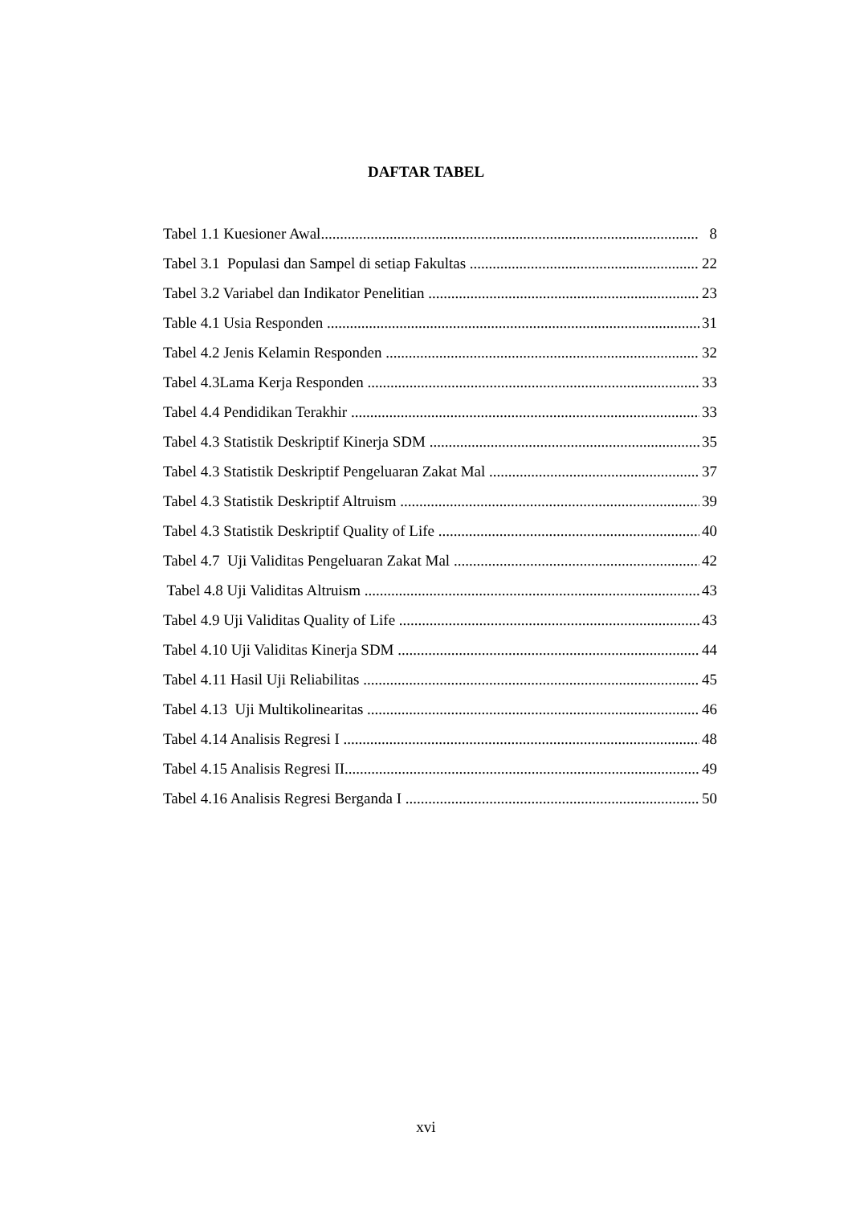DAFTAR TABEL
Tabel 1.1 Kuesioner Awal 8
Tabel 3.1 Populasi dan Sampel di setiap Fakultas 22
Tabel 3.2 Variabel dan Indikator Penelitian 23
Table 4.1 Usia Responden 31
Tabel 4.2 Jenis Kelamin Responden 32
Tabel 4.3Lama Kerja Responden 33
Tabel 4.4 Pendidikan Terakhir 33
Tabel 4.3 Statistik Deskriptif Kinerja SDM 35
Tabel 4.3 Statistik Deskriptif Pengeluaran Zakat Mal 37
Tabel 4.3 Statistik Deskriptif Altruism 39
Tabel 4.3 Statistik Deskriptif Quality of Life 40
Tabel 4.7 Uji Validitas Pengeluaran Zakat Mal 42
Tabel 4.8 Uji Validitas Altruism 43
Tabel 4.9 Uji Validitas Quality of Life 43
Tabel 4.10 Uji Validitas Kinerja SDM 44
Tabel 4.11 Hasil Uji Reliabilitas 45
Tabel 4.13 Uji Multikolinearitas 46
Tabel 4.14 Analisis Regresi I 48
Tabel 4.15 Analisis Regresi II 49
Tabel 4.16 Analisis Regresi Berganda I 50
xvi